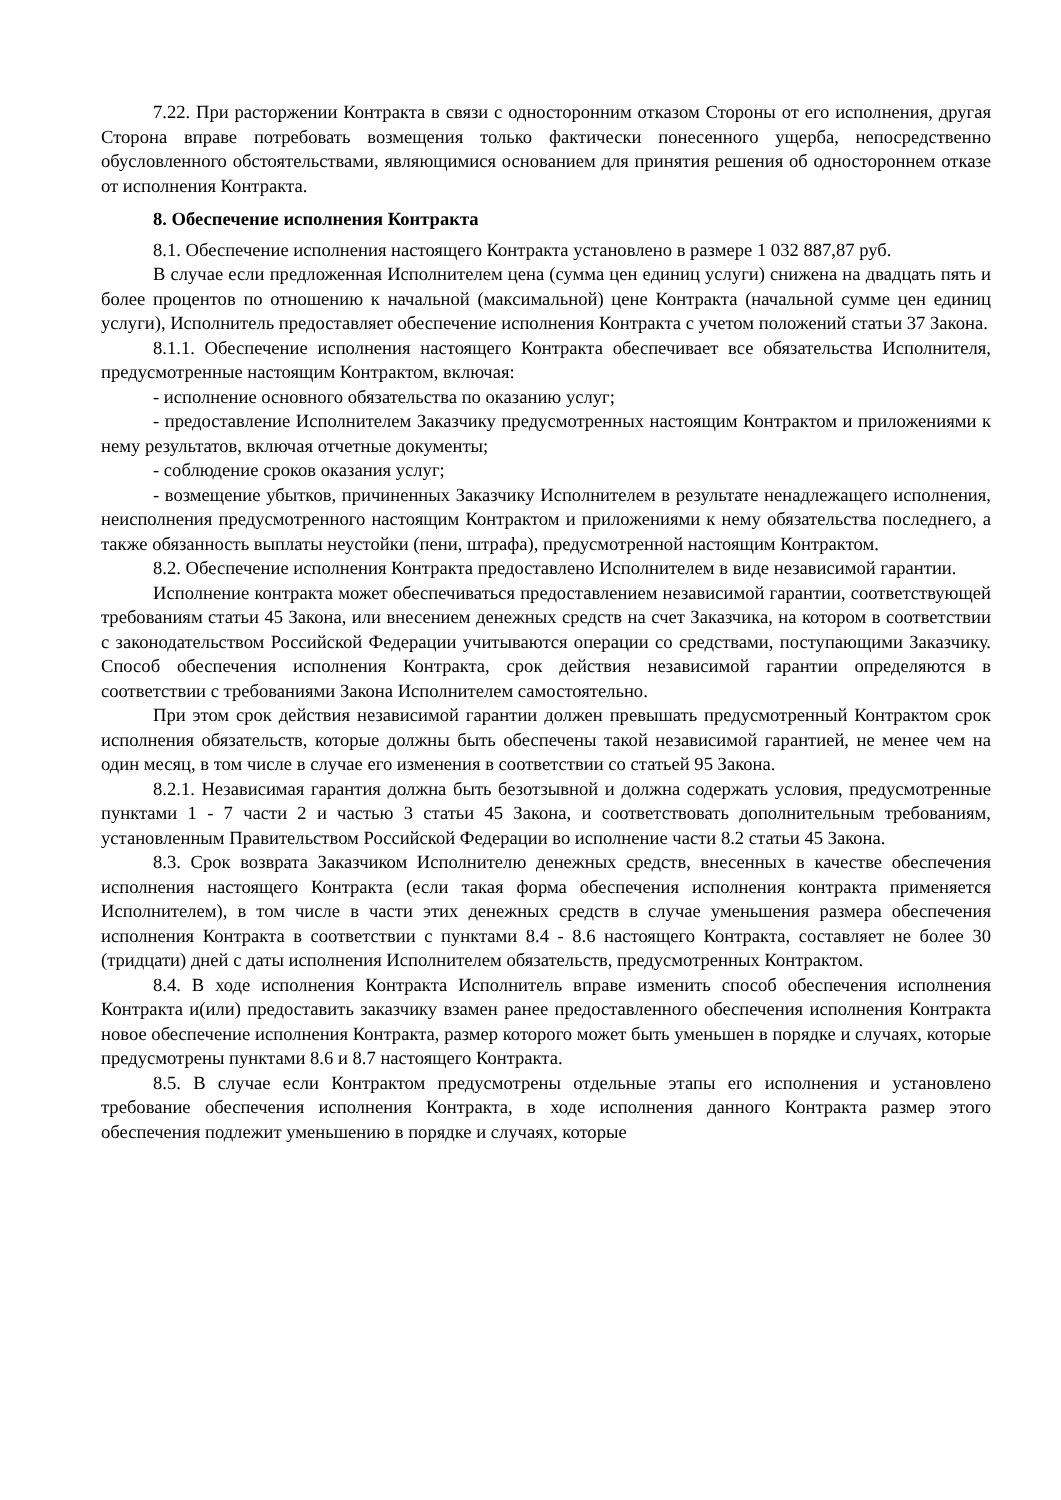7.22. При расторжении Контракта в связи с односторонним отказом Стороны от его исполнения, другая Сторона вправе потребовать возмещения только фактически понесенного ущерба, непосредственно обусловленного обстоятельствами, являющимися основанием для принятия решения об одностороннем отказе от исполнения Контракта.
8. Обеспечение исполнения Контракта
8.1. Обеспечение исполнения настоящего Контракта установлено в размере 1 032 887,87 руб.
В случае если предложенная Исполнителем цена (сумма цен единиц услуги) снижена на двадцать пять и более процентов по отношению к начальной (максимальной) цене Контракта (начальной сумме цен единиц услуги), Исполнитель предоставляет обеспечение исполнения Контракта с учетом положений статьи 37 Закона.
8.1.1. Обеспечение исполнения настоящего Контракта обеспечивает все обязательства Исполнителя, предусмотренные настоящим Контрактом, включая:
- исполнение основного обязательства по оказанию услуг;
- предоставление Исполнителем Заказчику предусмотренных настоящим Контрактом и приложениями к нему результатов, включая отчетные документы;
- соблюдение сроков оказания услуг;
- возмещение убытков, причиненных Заказчику Исполнителем в результате ненадлежащего исполнения, неисполнения предусмотренного настоящим Контрактом и приложениями к нему обязательства последнего, а также обязанность выплаты неустойки (пени, штрафа), предусмотренной настоящим Контрактом.
8.2. Обеспечение исполнения Контракта предоставлено Исполнителем в виде независимой гарантии.
Исполнение контракта может обеспечиваться предоставлением независимой гарантии, соответствующей требованиям статьи 45 Закона, или внесением денежных средств на счет Заказчика, на котором в соответствии с законодательством Российской Федерации учитываются операции со средствами, поступающими Заказчику. Способ обеспечения исполнения Контракта, срок действия независимой гарантии определяются в соответствии с требованиями Закона Исполнителем самостоятельно.
При этом срок действия независимой гарантии должен превышать предусмотренный Контрактом срок исполнения обязательств, которые должны быть обеспечены такой независимой гарантией, не менее чем на один месяц, в том числе в случае его изменения в соответствии со статьей 95 Закона.
8.2.1. Независимая гарантия должна быть безотзывной и должна содержать условия, предусмотренные пунктами 1 - 7 части 2 и частью 3 статьи 45 Закона, и соответствовать дополнительным требованиям, установленным Правительством Российской Федерации во исполнение части 8.2 статьи 45 Закона.
8.3. Срок возврата Заказчиком Исполнителю денежных средств, внесенных в качестве обеспечения исполнения настоящего Контракта (если такая форма обеспечения исполнения контракта применяется Исполнителем), в том числе в части этих денежных средств в случае уменьшения размера обеспечения исполнения Контракта в соответствии с пунктами 8.4 - 8.6 настоящего Контракта, составляет не более 30 (тридцати) дней с даты исполнения Исполнителем обязательств, предусмотренных Контрактом.
8.4. В ходе исполнения Контракта Исполнитель вправе изменить способ обеспечения исполнения Контракта и(или) предоставить заказчику взамен ранее предоставленного обеспечения исполнения Контракта новое обеспечение исполнения Контракта, размер которого может быть уменьшен в порядке и случаях, которые предусмотрены пунктами 8.6 и 8.7 настоящего Контракта.
8.5. В случае если Контрактом предусмотрены отдельные этапы его исполнения и установлено требование обеспечения исполнения Контракта, в ходе исполнения данного Контракта размер этого обеспечения подлежит уменьшению в порядке и случаях, которые